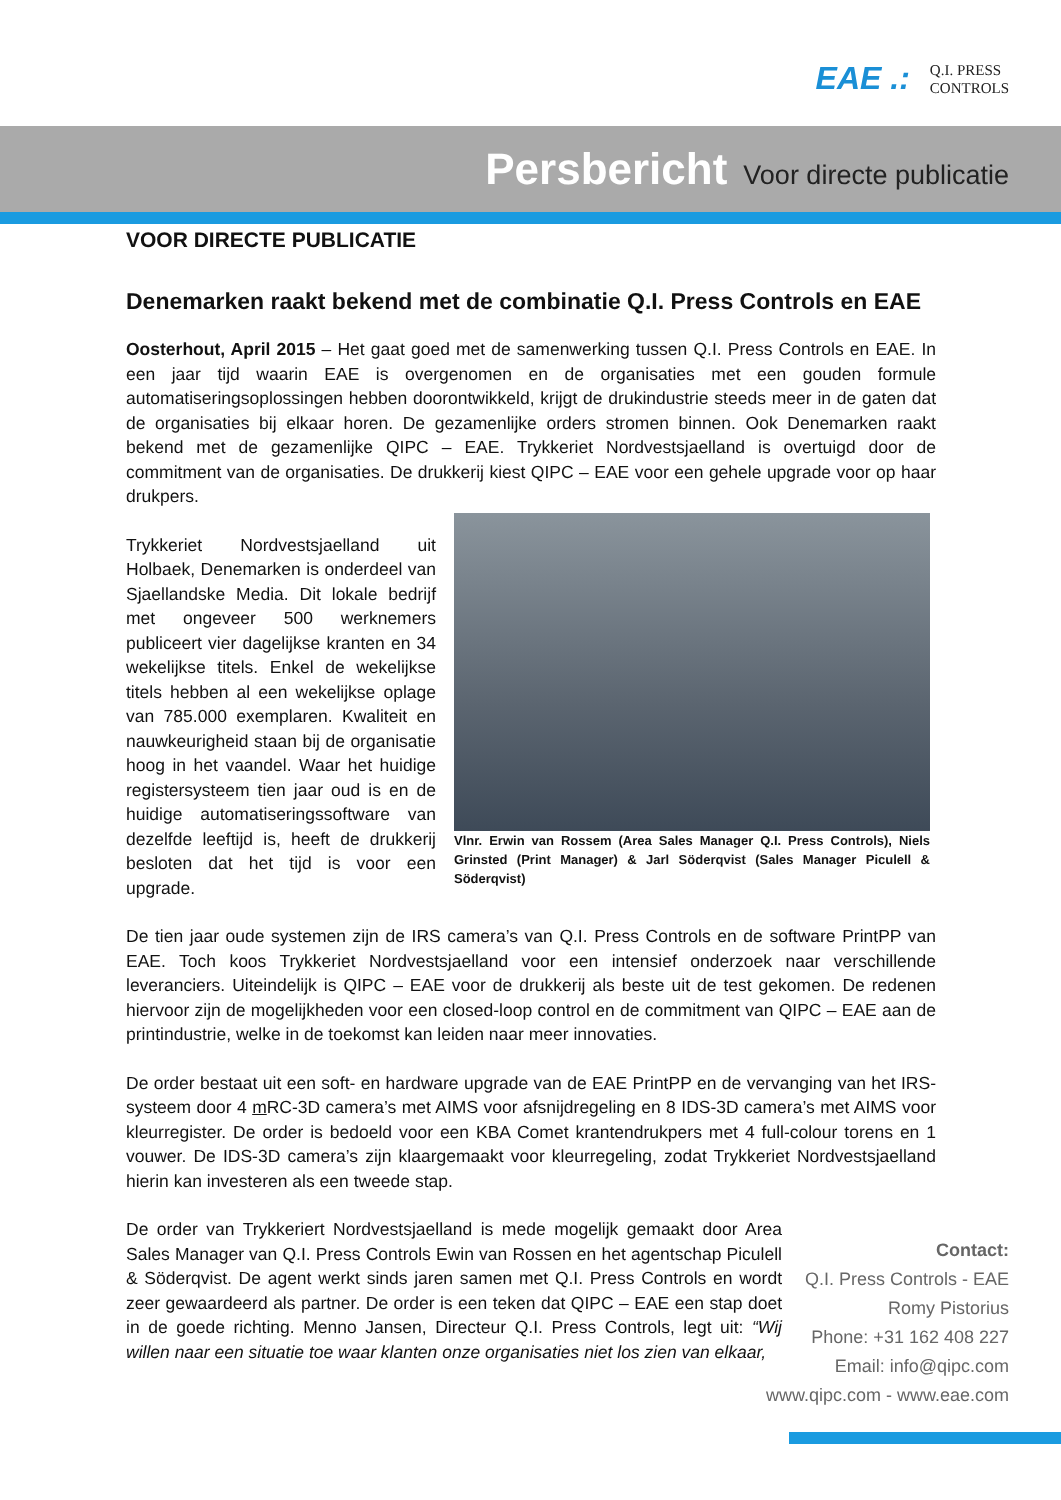EAE .:
Q.I. PRESS
CONTROLS
Persbericht Voor directe publicatie
VOOR DIRECTE PUBLICATIE
Denemarken raakt bekend met de combinatie Q.I. Press Controls en EAE
Oosterhout, April 2015 – Het gaat goed met de samenwerking tussen Q.I. Press Controls en EAE. In een jaar tijd waarin EAE is overgenomen en de organisaties met een gouden formule automatiseringsoplossingen hebben doorontwikkeld, krijgt de drukindustrie steeds meer in de gaten dat de organisaties bij elkaar horen. De gezamenlijke orders stromen binnen. Ook Denemarken raakt bekend met de gezamenlijke QIPC – EAE. Trykkeriet Nordvestsjaelland is overtuigd door de commitment van de organisaties. De drukkerij kiest QIPC – EAE voor een gehele upgrade voor op haar drukpers.
Trykkeriet Nordvestsjaelland uit Holbaek, Denemarken is onderdeel van Sjaellandske Media. Dit lokale bedrijf met ongeveer 500 werknemers publiceert vier dagelijkse kranten en 34 wekelijkse titels. Enkel de wekelijkse titels hebben al een wekelijkse oplage van 785.000 exemplaren. Kwaliteit en nauwkeurigheid staan bij de organisatie hoog in het vaandel. Waar het huidige registersysteem tien jaar oud is en de huidige automatiseringssoftware van dezelfde leeftijd is, heeft de drukkerij besloten dat het tijd is voor een upgrade.
Vlnr. Erwin van Rossem (Area Sales Manager Q.I. Press Controls), Niels Grinsted (Print Manager) & Jarl Söderqvist (Sales Manager Piculell & Söderqvist)
De tien jaar oude systemen zijn de IRS camera’s van Q.I. Press Controls en de software PrintPP van EAE. Toch koos Trykkeriet Nordvestsjaelland voor een intensief onderzoek naar verschillende leveranciers. Uiteindelijk is QIPC – EAE voor de drukkerij als beste uit de test gekomen. De redenen hiervoor zijn de mogelijkheden voor een closed-loop control en de commitment van QIPC – EAE aan de printindustrie, welke in de toekomst kan leiden naar meer innovaties.
De order bestaat uit een soft- en hardware upgrade van de EAE PrintPP en de vervanging van het IRS-systeem door 4 m RC-3D camera’s met AIMS voor afsnijdregeling en 8 IDS-3D camera’s met AIMS voor kleurregister. De order is bedoeld voor een KBA Comet krantendrukpers met 4 full-colour torens en 1 vouwer. De IDS-3D camera’s zijn klaargemaakt voor kleurregeling, zodat Trykkeriet Nordvestsjaelland hierin kan investeren als een tweede stap.
De order van Trykkeriert Nordvestsjaelland is mede mogelijk gemaakt door Area Sales Manager van Q.I. Press Controls Ewin van Rossen en het agentschap Piculell & Söderqvist. De agent werkt sinds jaren samen met Q.I. Press Controls en wordt zeer gewaardeerd als partner. De order is een teken dat QIPC – EAE een stap doet in de goede richting. Menno Jansen, Directeur Q.I. Press Controls, legt uit: “Wij willen naar een situatie toe waar klanten onze organisaties niet los zien van elkaar,
Contact:
Q.I. Press Controls - EAE
Romy Pistorius
Phone: +31 162 408 227
Email: info@qipc.com
www.qipc.com - www.eae.com